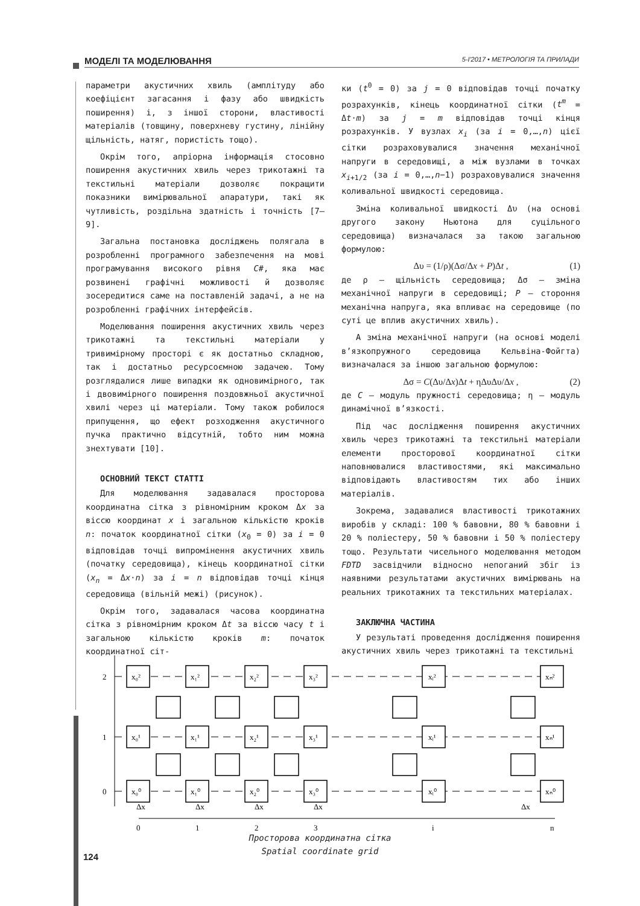МОДЕЛІ ТА МОДЕЛЮВАННЯ 5-І'2017 • МЕТРОЛОГІЯ ТА ПРИЛАДИ
параметри акустичних хвиль (амплітуду або коефіцієнт загасання і фазу або швидкість поширення) і, з іншої сторони, властивості матеріалів (товщину, поверхневу густину, лінійну щільність, натяг, пористість тощо).
Окрім того, апріорна інформація стосовно поширення акустичних хвиль через трикотажні та текстильні матеріали дозволяє покращити показники вимірювальної апаратури, такі як чутливість, роздільна здатність і точність [7—9].
Загальна постановка досліджень полягала в розробленні програмного забезпечення на мові програмування високого рівня C#, яка має розвинені графічні можливості й дозволяє зосередитися саме на поставленій задачі, а не на розробленні графічних інтерфейсів.
Моделювання поширення акустичних хвиль через трикотажні та текстильні матеріали у тривимірному просторі є як достатньо складною, так і достатньо ресурсоємною задачею. Тому розглядалися лише випадки як одновимірного, так і двовимірного поширення поздовжньої акустичної хвилі через ці матеріали. Тому також робилося припущення, що ефект розходження акустичного пучка практично відсутній, тобто ним можна знехтувати [10].
ОСНОВНИЙ ТЕКСТ СТАТТІ
Для моделювання задавалася просторова координатна сітка з рівномірним кроком Δx за віссю координат x і загальною кількістю кроків n: початок координатної сітки (x<sub>0</sub> = 0) за i = 0 відповідав точці випромінення акустичних хвиль (початку середовища), кінець координатної сітки (x<sub>n</sub> = Δx·n) за i = n відповідав точці кінця середовища (вільній межі) (рисунок).
Окрім того, задавалася часова координатна сітка з рівномірним кроком Δt за віссю часу t і загальною кількістю кроків m: початок координатної сіт-
ки (t<sup>0</sup> = 0) за j = 0 відповідав точці початку розрахунків, кінець координатної сітки (t<sup>m</sup> = Δt·m) за j = m відповідав точці кінця розрахунків. У вузлах x<sub>i</sub> (за i = 0,…,n) цієї сітки розраховувалися значення механічної напруги в середовищі, а між вузлами в точках x<sub>i+1/2</sub> (за i = 0,…,n−1) розраховувалися значення коливальної швидкості середовища.
Зміна коливальної швидкості Δυ (на основі другого закону Ньютона для суцільного середовища) визначалася за такою загальною формулою:
Δυ = (1/ρ)(Δσ/Δx + P)Δt , (1)
де ρ — щільність середовища; Δσ — зміна механічної напруги в середовищі; P — стороння механічна напруга, яка впливає на середовище (по суті це вплив акустичних хвиль).
А зміна механічної напруги (на основі моделі в’язкопружного середовища Кельвіна-Фойгта) визначалася за іншою загальною формулою:
Δσ = C(Δυ/Δx)Δt + ηΔυΔυ/Δx , (2)
де C — модуль пружності середовища; η — модуль динамічної в’язкості.
Під час дослідження поширення акустичних хвиль через трикотажні та текстильні матеріали елементи просторової координатної сітки наповнювалися властивостями, які максимально відповідають властивостям тих або інших матеріалів.
Зокрема, задавалися властивості трикотажних виробів у складі: 100 % бавовни, 80 % бавовни і 20 % поліестеру, 50 % бавовни і 50 % поліестеру тощо. Результати чисельного моделювання методом FDTD засвідчили відносно непоганий збіг із наявними результатами акустичних вимірювань на реальних трикотажних та текстильних матеріалах.
ЗАКЛЮЧНА ЧАСТИНА
У результаті проведення дослідження поширення акустичних хвиль через трикотажні та текстильні
2
1
0
x₀²
x₁²
x₂²
x₃²
xᵢ²
xₙ²
x₀¹
x₁¹
x₂¹
x₃¹
xᵢ¹
xₙ¹
x₀⁰
x₁⁰
x₂⁰
x₃⁰
xᵢ⁰
xₙ⁰
Δx
Δx
Δx
Δx
Δx
0
1
2
3
i
n
Просторова координатна сітка
Spatial coordinate grid
124